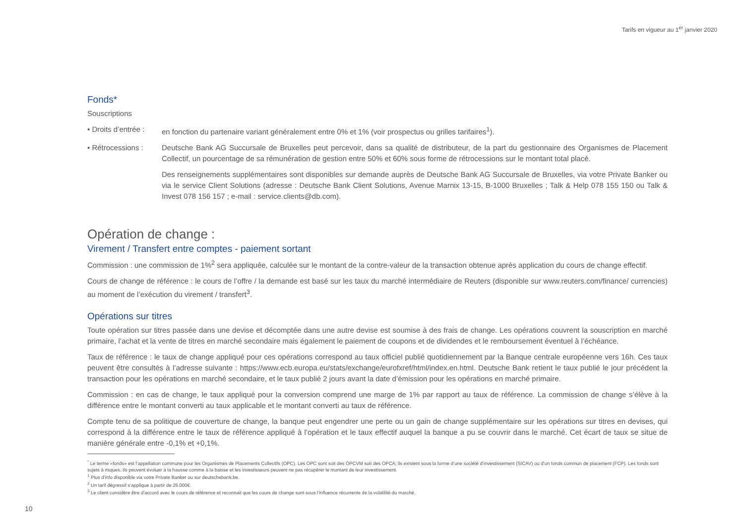Tarifs en vigueur au 1<sup>er</sup> janvier 2020
Fonds*
Souscriptions
• Droits d’entrée :
en fonction du partenaire variant généralement entre 0% et 1% (voir prospectus ou grilles tarifaires<sup>1</sup>).
• Rétrocessions :
Deutsche Bank AG Succursale de Bruxelles peut percevoir, dans sa qualité de distributeur, de la part du gestionnaire des Organismes de Placement Collectif, un pourcentage de sa rémunération de gestion entre 50% et 60% sous forme de rétrocessions sur le montant total placé.
Des renseignements supplémentaires sont disponibles sur demande auprès de Deutsche Bank AG Succursale de Bruxelles, via votre Private Banker ou via le service Client Solutions (adresse : Deutsche Bank Client Solutions, Avenue Marnix 13-15, B-1000 Bruxelles ; Talk & Help 078 155 150 ou Talk & Invest 078 156 157 ; e-mail : service.clients@db.com).
Opération de change :
Virement / Transfert entre comptes - paiement sortant
Commission : une commission de 1%<sup>2</sup> sera appliquée, calculée sur le montant de la contre-valeur de la transaction obtenue après application du cours de change effectif.
Cours de change de référence : le cours de l’offre / la demande est basé sur les taux du marché intermédiaire de Reuters (disponible sur www.reuters.com/finance/ currencies) au moment de l’exécution du virement / transfert<sup>3</sup>.
Opérations sur titres
Toute opération sur titres passée dans une devise et décomptée dans une autre devise est soumise à des frais de change. Les opérations couvrent la souscription en marché primaire, l’achat et la vente de titres en marché secondaire mais également le paiement de coupons et de dividendes et le remboursement éventuel à l’échéance.
Taux de référence : le taux de change appliqué pour ces opérations correspond au taux officiel publié quotidiennement par la Banque centrale européenne vers 16h. Ces taux peuvent être consultés à l’adresse suivante : https://www.ecb.europa.eu/stats/exchange/eurofxref/html/index.en.html. Deutsche Bank retient le taux publié le jour précédent la transaction pour les opérations en marché secondaire, et le taux publié 2 jours avant la date d’émission pour les opérations en marché primaire.
Commission : en cas de change, le taux appliqué pour la conversion comprend une marge de 1% par rapport au taux de référence. La commission de change s’élève à la différence entre le montant converti au taux applicable et le montant converti au taux de référence.
Compte tenu de sa politique de couverture de change, la banque peut engendrer une perte ou un gain de change supplémentaire sur les opérations sur titres en devises, qui correspond à la différence entre le taux de référence appliqué à l’opération et le taux effectif auquel la banque a pu se couvrir dans le marché. Cet écart de taux se situe de manière générale entre -0,1% et +0,1%.
<sup>*</sup> Le terme «fonds» est l’appellation commune pour les Organismes de Placements Collectifs (OPC). Les OPC sont soit des OPCVM soit des OPCA; ils existent sous la forme d’une société d’investissement (SICAV) ou d’un fonds commun de placement (FCP). Les fonds sont sujets à risques. Ils peuvent évoluer à la hausse comme à la baisse et les investisseurs peuvent ne pas récupérer le montant de leur investissement.
<sup>1</sup> Plus d’info disponible via votre Private Banker ou sur deutschebank.be.
<sup>2</sup> Un tarif dégressif s’applique à partir de 25.000€.
<sup>3</sup> Le client considère être d’accord avec le cours de référence et reconnait que les cours de change sont sous l’influence récurrente de la volatilité du marché.
10